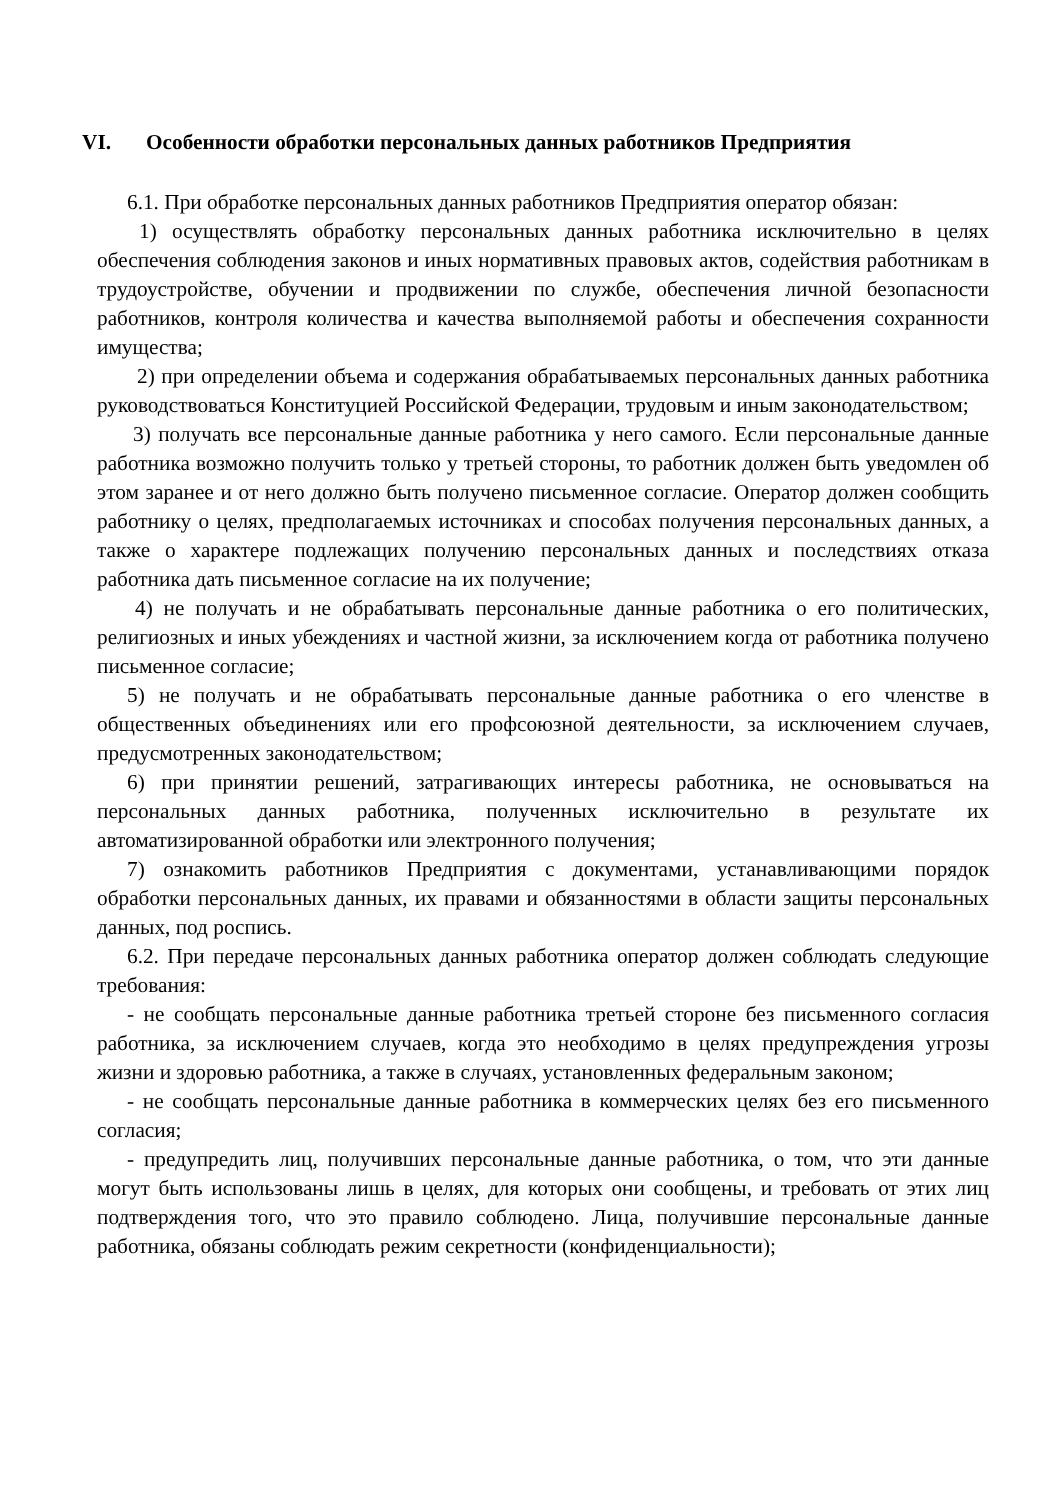VI. Особенности обработки персональных данных работников Предприятия
6.1. При обработке персональных данных работников Предприятия оператор обязан:
1) осуществлять обработку персональных данных работника исключительно в целях обеспечения соблюдения законов и иных нормативных правовых актов, содействия работникам в трудоустройстве, обучении и продвижении по службе, обеспечения личной безопасности работников, контроля количества и качества выполняемой работы и обеспечения сохранности имущества;
2) при определении объема и содержания обрабатываемых персональных данных работника руководствоваться Конституцией Российской Федерации, трудовым и иным законодательством;
3) получать все персональные данные работника у него самого. Если персональные данные работника возможно получить только у третьей стороны, то работник должен быть уведомлен об этом заранее и от него должно быть получено письменное согласие. Оператор должен сообщить работнику о целях, предполагаемых источниках и способах получения персональных данных, а также о характере подлежащих получению персональных данных и последствиях отказа работника дать письменное согласие на их получение;
4) не получать и не обрабатывать персональные данные работника о его политических, религиозных и иных убеждениях и частной жизни, за исключением когда от работника получено письменное согласие;
5) не получать и не обрабатывать персональные данные работника о его членстве в общественных объединениях или его профсоюзной деятельности, за исключением случаев, предусмотренных законодательством;
6) при принятии решений, затрагивающих интересы работника, не основываться на персональных данных работника, полученных исключительно в результате их автоматизированной обработки или электронного получения;
7) ознакомить работников Предприятия с документами, устанавливающими порядок обработки персональных данных, их правами и обязанностями в области защиты персональных данных, под роспись.
6.2. При передаче персональных данных работника оператор должен соблюдать следующие требования:
- не сообщать персональные данные работника третьей стороне без письменного согласия работника, за исключением случаев, когда это необходимо в целях предупреждения угрозы жизни и здоровью работника, а также в случаях, установленных федеральным законом;
- не сообщать персональные данные работника в коммерческих целях без его письменного согласия;
- предупредить лиц, получивших персональные данные работника, о том, что эти данные могут быть использованы лишь в целях, для которых они сообщены, и требовать от этих лиц подтверждения того, что это правило соблюдено. Лица, получившие персональные данные работника, обязаны соблюдать режим секретности (конфиденциальности);